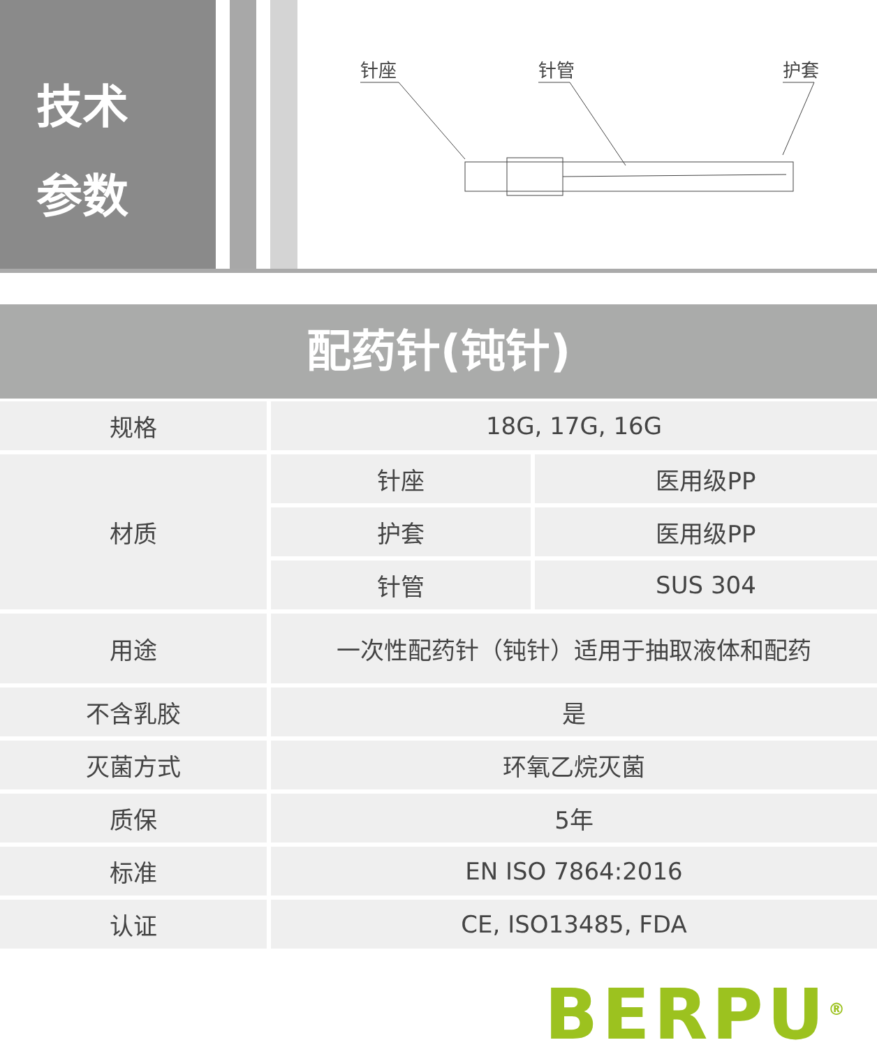技术
参数
针座
针管
护套
配药针(钝针)
| 规格 | 18G, 17G, 16G | |
| 材质 | 针座 | 医用级PP |
| | 护套 | 医用级PP |
| | 针管 | SUS 304 |
| 用途 | 一次性配药针（钝针）适用于抽取液体和配药 | |
| 不含乳胶 | 是 | |
| 灭菌方式 | 环氧乙烷灭菌 | |
| 质保 | 5年 | |
| 标准 | EN ISO 7864:2016 | |
| 认证 | CE, ISO13485, FDA | |
BERPU<sup>®</sup>